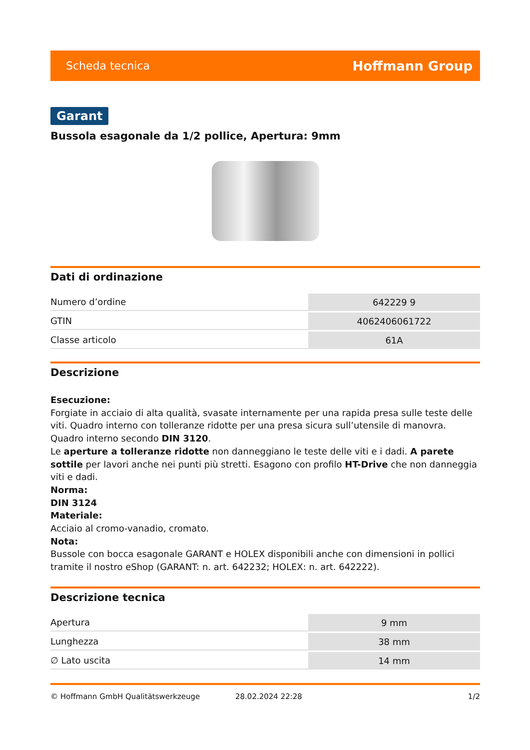Scheda tecnica Hoffmann Group
Garant
Bussola esagonale da 1/2 pollice, Apertura: 9mm
Dati di ordinazione
| Numero d’ordine | 642229 9 |
| GTIN | 4062406061722 |
| Classe articolo | 61A |
Descrizione
Esecuzione:
Forgiate in acciaio di alta qualità, svasate internamente per una rapida presa sulle teste delle viti. Quadro interno con tolleranze ridotte per una presa sicura sull’utensile di manovra. Quadro interno secondo DIN 3120.
Le aperture a tolleranze ridotte non danneggiano le teste delle viti e i dadi. A parete sottile per lavori anche nei punti più stretti. Esagono con profilo HT-Drive che non danneggia viti e dadi.
Norma:
DIN 3124
Materiale:
Acciaio al cromo-vanadio, cromato.
Nota:
Bussole con bocca esagonale GARANT e HOLEX disponibili anche con dimensioni in pollici tramite il nostro eShop (GARANT: n. art. 642232; HOLEX: n. art. 642222).
Descrizione tecnica
| Apertura | 9 mm |
| Lunghezza | 38 mm |
| ∅ Lato uscita | 14 mm |
© Hoffmann GmbH Qualitätswerkzeuge 28.02.2024 22:28 1/2